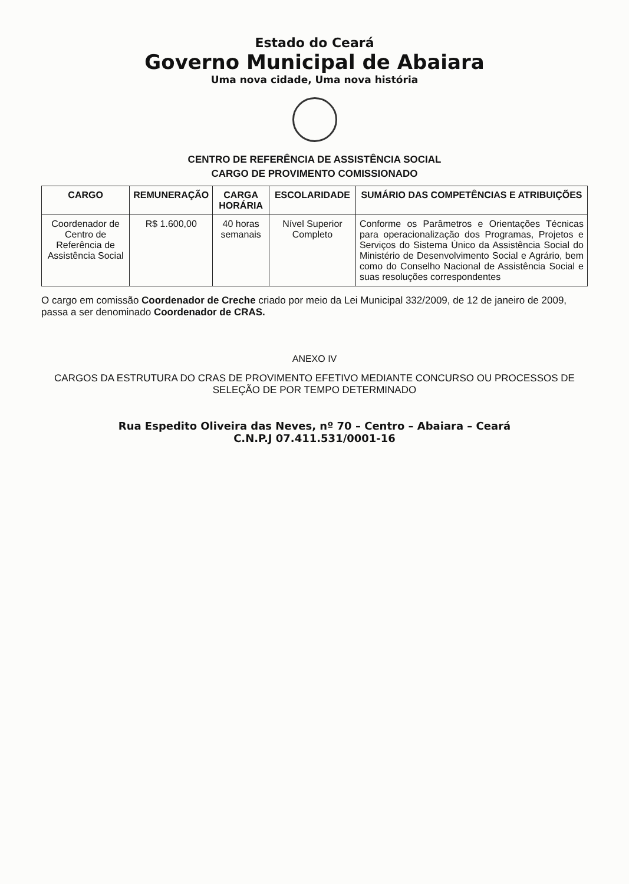Estado do Ceará
Governo Municipal de Abaiara
Uma nova cidade, Uma nova história
CENTRO DE REFERÊNCIA DE ASSISTÊNCIA SOCIAL
CARGO DE PROVIMENTO COMISSIONADO
| CARGO | REMUNERAÇÃO | CARGA HORÁRIA | ESCOLARIDADE | SUMÁRIO DAS COMPETÊNCIAS E ATRIBUIÇÕES |
| --- | --- | --- | --- | --- |
| Coordenador de Centro de Referência de Assistência Social | R$ 1.600,00 | 40 horas semanais | Nível Superior Completo | Conforme os Parâmetros e Orientações Técnicas para operacionalização dos Programas, Projetos e Serviços do Sistema Único da Assistência Social do Ministério de Desenvolvimento Social e Agrário, bem como do Conselho Nacional de Assistência Social e suas resoluções correspondentes |
O cargo em comissão Coordenador de Creche criado por meio da Lei Municipal 332/2009, de 12 de janeiro de 2009, passa a ser denominado Coordenador de CRAS.
ANEXO IV
CARGOS DA ESTRUTURA DO CRAS DE PROVIMENTO EFETIVO MEDIANTE CONCURSO OU PROCESSOS DE SELEÇÃO DE POR TEMPO DETERMINADO
Rua Espedito Oliveira das Neves, nº 70 – Centro – Abaiara – Ceará
C.N.P.J 07.411.531/0001-16